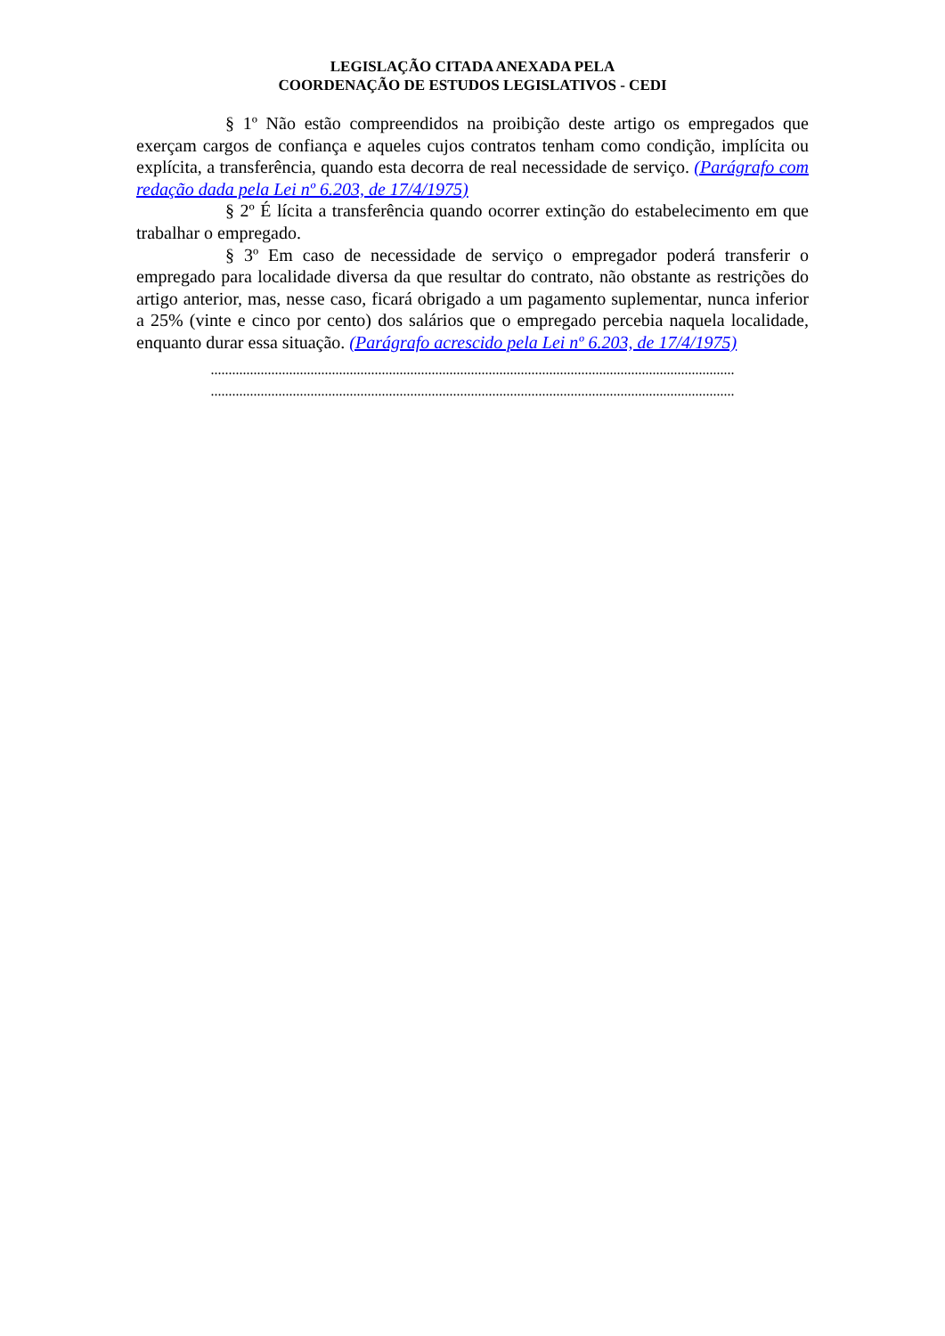LEGISLAÇÃO CITADA ANEXADA PELA
COORDENAÇÃO DE ESTUDOS LEGISLATIVOS - CEDI
§ 1º Não estão compreendidos na proibição deste artigo os empregados que exerçam cargos de confiança e aqueles cujos contratos tenham como condição, implícita ou explícita, a transferência, quando esta decorra de real necessidade de serviço. (Parágrafo com redação dada pela Lei nº 6.203, de 17/4/1975)
§ 2º É lícita a transferência quando ocorrer extinção do estabelecimento em que trabalhar o empregado.
§ 3º Em caso de necessidade de serviço o empregador poderá transferir o empregado para localidade diversa da que resultar do contrato, não obstante as restrições do artigo anterior, mas, nesse caso, ficará obrigado a um pagamento suplementar, nunca inferior a 25% (vinte e cinco por cento) dos salários que o empregado percebia naquela localidade, enquanto durar essa situação. (Parágrafo acrescido pela Lei nº 6.203, de 17/4/1975)
...................................................................................................................................................
...................................................................................................................................................